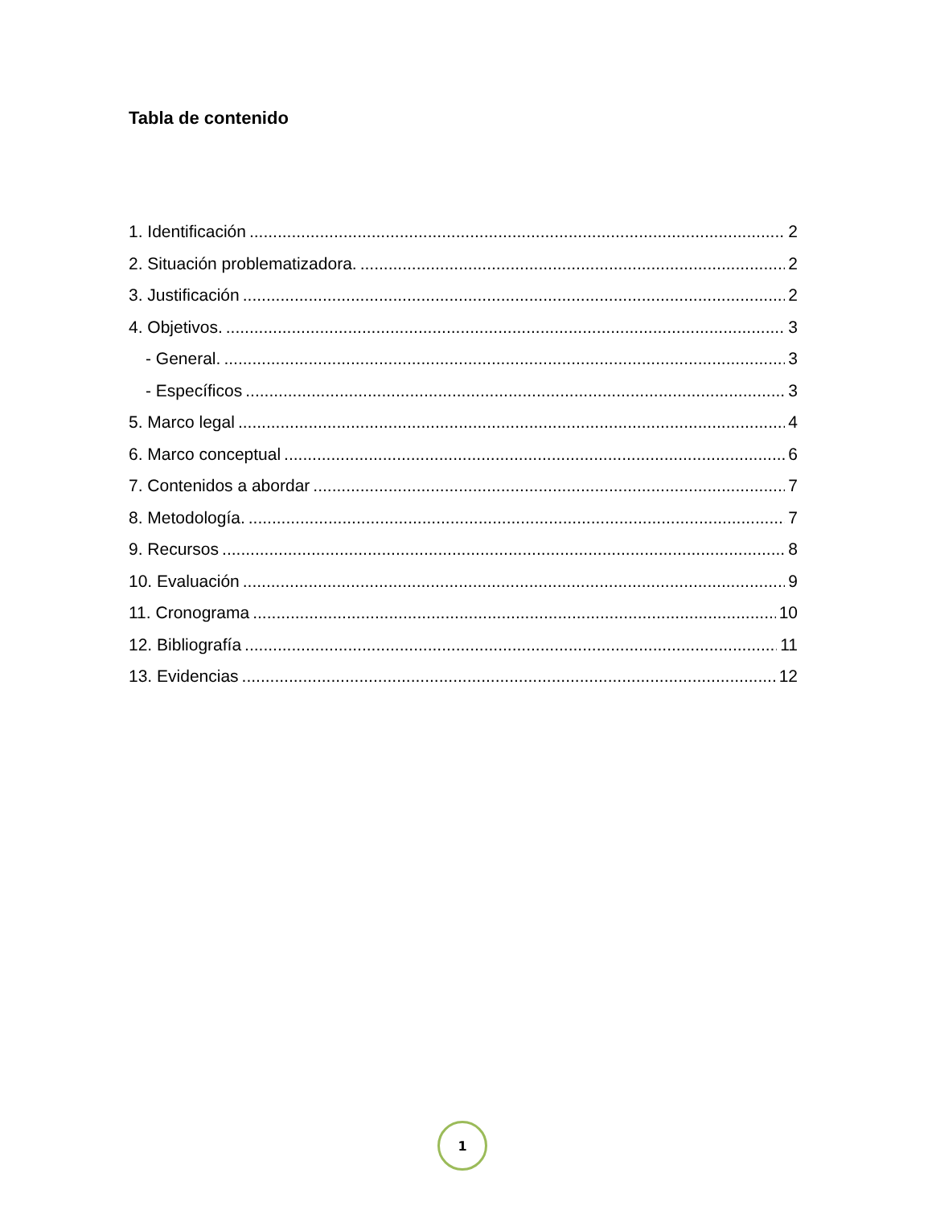Tabla de contenido
1. Identificación 2
2. Situación problematizadora. 2
3. Justificación 2
4. Objetivos. 3
- General. 3
- Específicos 3
5. Marco legal 4
6. Marco conceptual 6
7. Contenidos a abordar 7
8. Metodología. 7
9. Recursos 8
10. Evaluación 9
11. Cronograma 10
12. Bibliografía 11
13. Evidencias 12
1